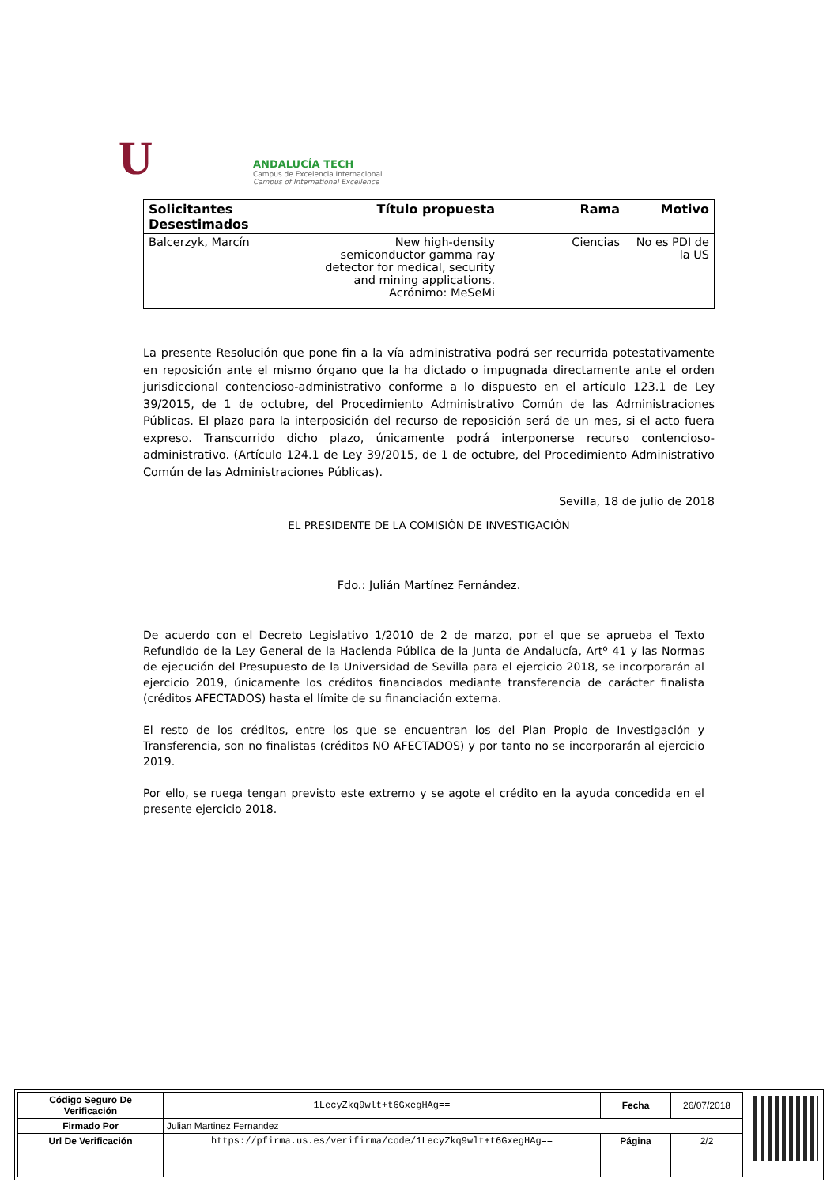U
ANDALUCÍA TECH
Campus de Excelencia Internacional
Campus of International Excellence
| Solicitantes Desestimados | Título propuesta | Rama | Motivo |
| --- | --- | --- | --- |
| Balcerzyk, Marcín | New high-density semiconductor gamma ray detector for medical, security and mining applications. Acrónimo: MeSeMi | Ciencias | No es PDI de la US |
La presente Resolución que pone fin a la vía administrativa podrá ser recurrida potestativamente en reposición ante el mismo órgano que la ha dictado o impugnada directamente ante el orden jurisdiccional contencioso-administrativo conforme a lo dispuesto en el artículo 123.1 de Ley 39/2015, de 1 de octubre, del Procedimiento Administrativo Común de las Administraciones Públicas. El plazo para la interposición del recurso de reposición será de un mes, si el acto fuera expreso. Transcurrido dicho plazo, únicamente podrá interponerse recurso contencioso-administrativo. (Artículo 124.1 de Ley 39/2015, de 1 de octubre, del Procedimiento Administrativo Común de las Administraciones Públicas).
Sevilla, 18 de julio de 2018
EL PRESIDENTE DE LA COMISIÓN DE INVESTIGACIÓN
Fdo.: Julián Martínez Fernández.
De acuerdo con el Decreto Legislativo 1/2010 de 2 de marzo, por el que se aprueba el Texto Refundido de la Ley General de la Hacienda Pública de la Junta de Andalucía, Artº 41 y las Normas de ejecución del Presupuesto de la Universidad de Sevilla para el ejercicio 2018, se incorporarán al ejercicio 2019, únicamente los créditos financiados mediante transferencia de carácter finalista (créditos AFECTADOS) hasta el límite de su financiación externa.
El resto de los créditos, entre los que se encuentran los del Plan Propio de Investigación y Transferencia, son no finalistas (créditos NO AFECTADOS) y por tanto no se incorporarán al ejercicio 2019.
Por ello, se ruega tengan previsto este extremo y se agote el crédito en la ayuda concedida en el presente ejercicio 2018.
| Código Seguro De Verificación | 1LecyZkq9wlt+t6GxegHAg== | Fecha | 26/07/2018 |
| Firmado Por | Julian Martinez Fernandez | | |
| Url De Verificación | https://pfirma.us.es/verifirma/code/1LecyZkq9wlt+t6GxegHAg== | Página | 2/2 |